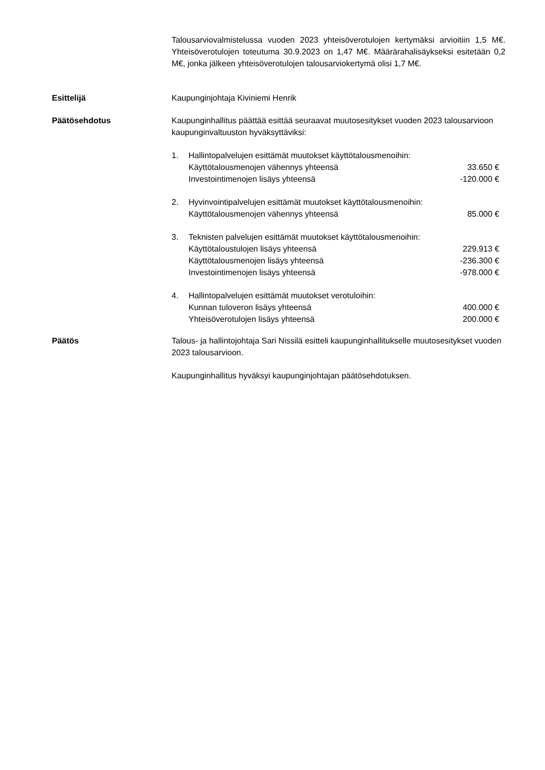Talousarviovalmistelussa vuoden 2023 yhteisöverotulojen kertymäksi arvioitiin 1,5 M€. Yhteisöverotulojen toteutuma 30.9.2023 on 1,47 M€. Määrärahalisäykseksi esitetään 0,2 M€, jonka jälkeen yhteisöverotulojen talousarviokertymä olisi 1,7 M€.
Esittelijä Kaupunginjohtaja Kiviniemi Henrik
Päätösehdotus Kaupunginhallitus päättää esittää seuraavat muutosesitykset vuoden 2023 talousarvioon kaupunginvaltuuston hyväksyttäviksi:
1. Hallintopalvelujen esittämät muutokset käyttötalousmenoihin:
Käyttötalousmenojen vähennys yhteensä 33.650 €
Investointimenojen lisäys yhteensä -120.000 €
2. Hyvinvointipalvelujen esittämät muutokset käyttötalousmenoihin:
Käyttötalousmenojen vähennys yhteensä 85.000 €
3. Teknisten palvelujen esittämät muutokset käyttötalousmenoihin:
Käyttötaloustulojen lisäys yhteensä 229.913 €
Käyttötalousmenojen lisäys yhteensä -236.300 €
Investointimenojen lisäys yhteensä -978.000 €
4. Hallintopalvelujen esittämät muutokset verotuloihin:
Kunnan tuloveron lisäys yhteensä 400.000 €
Yhteisöverotulojen lisäys yhteensä 200.000 €
Päätös Talous- ja hallintojohtaja Sari Nissilä esitteli kaupunginhallitukselle muutosesitykset vuoden 2023 talousarvioon.
Kaupunginhallitus hyväksyi kaupunginjohtajan päätösehdotuksen.